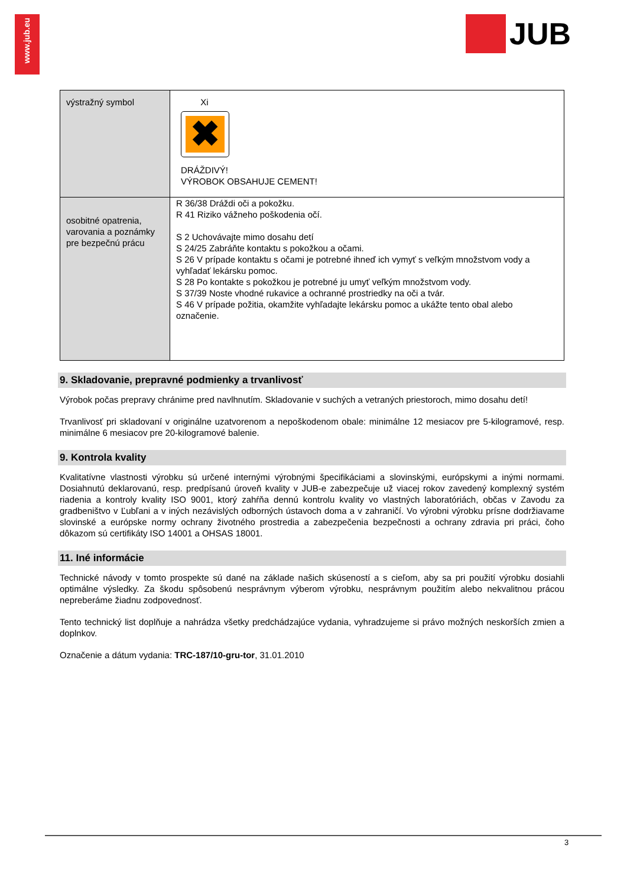www.jub.eu
JUB
| výstražný symbol | Xi ✖ DRÁŽDIVÝ! VÝROBOK OBSAHUJE CEMENT! |
| osobitné opatrenia, varovania a poznámky pre bezpečnú prácu | R 36/38 Dráždi oči a pokožku. R 41 Riziko vážneho poškodenia očí. S 2 Uchovávajte mimo dosahu detí S 24/25 Zabráňte kontaktu s pokožkou a očami. S 26 V prípade kontaktu s očami je potrebné ihneď ich vymyť s veľkým množstvom vody a vyhľadať lekársku pomoc. S 28 Po kontakte s pokožkou je potrebné ju umyť veľkým množstvom vody. S 37/39 Noste vhodné rukavice a ochranné prostriedky na oči a tvár. S 46 V prípade požitia, okamžite vyhľadajte lekársku pomoc a ukážte tento obal alebo označenie. |
9. Skladovanie, prepravné podmienky a trvanlivosť
Výrobok počas prepravy chránime pred navlhnutím. Skladovanie v suchých a vetraných priestoroch, mimo dosahu detí!
Trvanlivosť pri skladovaní v originálne uzatvorenom a nepoškodenom obale: minimálne 12 mesiacov pre 5-kilogramové, resp. minimálne 6 mesiacov pre 20-kilogramové balenie.
9. Kontrola kvality
Kvalitatívne vlastnosti výrobku sú určené internými výrobnými špecifikáciami a slovinskými, európskymi a inými normami. Dosiahnutú deklarovanú, resp. predpísanú úroveň kvality v JUB-e zabezpečuje už viacej rokov zavedený komplexný systém riadenia a kontroly kvality ISO 9001, ktorý zahŕňa dennú kontrolu kvality vo vlastných laboratóriách, občas v Zavodu za gradbeništvo v Ľubľani a v iných nezávislých odborných ústavoch doma a v zahraničí. Vo výrobni výrobku prísne dodržiavame slovinské a európske normy ochrany životného prostredia a zabezpečenia bezpečnosti a ochrany zdravia pri práci, čoho dôkazom sú certifikáty ISO 14001 a OHSAS 18001.
11. Iné informácie
Technické návody v tomto prospekte sú dané na základe našich skúseností a s cieľom, aby sa pri použití výrobku dosiahli optimálne výsledky. Za škodu spôsobenú nesprávnym výberom výrobku, nesprávnym použitím alebo nekvalitnou prácou nepreberáme žiadnu zodpovednosť.
Tento technický list doplňuje a nahrádza všetky predchádzajúce vydania, vyhradzujeme si právo možných neskorších zmien a doplnkov.
Označenie a dátum vydania: TRC-187/10-gru-tor, 31.01.2010
3